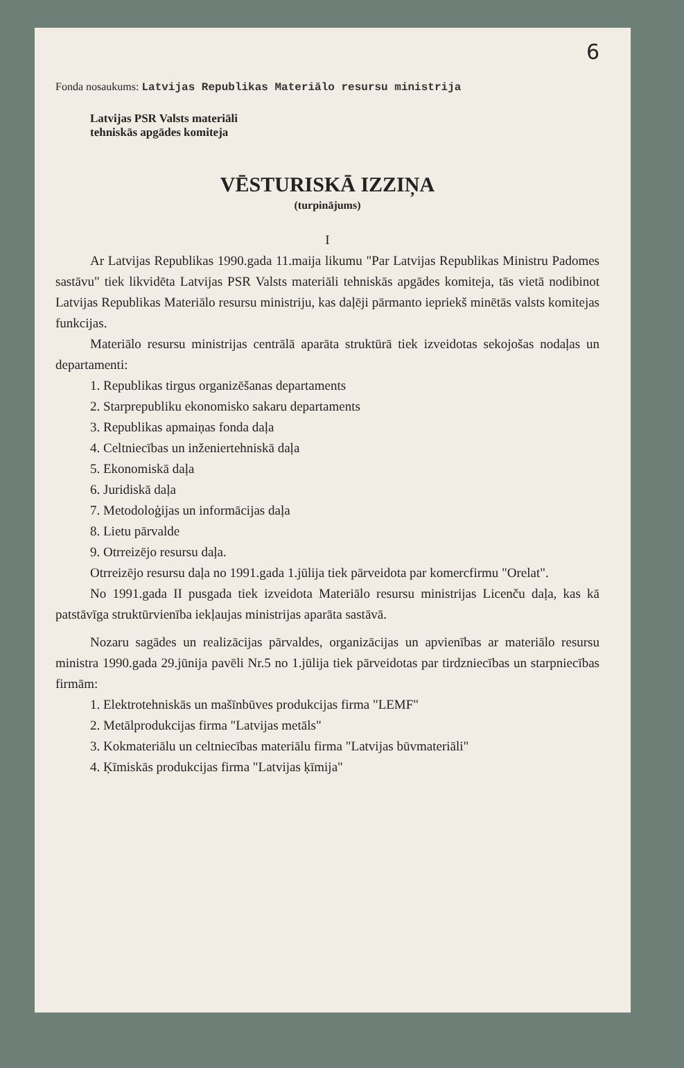6
Fonda nosaukums: Latvijas Republikas Materiālo resursu ministrija
Latvijas PSR Valsts materiāli
tehniskās apgādes komiteja
VĒSTURISKĀ IZZIŅA
(turpinājums)
I
Ar Latvijas Republikas 1990.gada 11.maija likumu "Par Latvijas Republikas Ministru Padomes sastāvu" tiek likvidēta Latvijas PSR Valsts materiāli tehniskās apgādes komiteja, tās vietā nodibinot Latvijas Republikas Materiālo resursu ministriju, kas daļēji pārmanto iepriekš minētās valsts komitejas funkcijas.
Materiālo resursu ministrijas centrālā aparāta struktūrā tiek izveidotas sekojošas nodaļas un departamenti:
1. Republikas tirgus organizēšanas departaments
2. Starprepubliku ekonomisko sakaru departaments
3. Republikas apmaiņas fonda daļa
4. Celtniecības un inženiertehniskā daļa
5. Ekonomiskā daļa
6. Juridiskā daļa
7. Metodoloģijas un informācijas daļa
8. Lietu pārvalde
9. Otrreizējo resursu daļa.
Otrreizējo resursu daļa no 1991.gada 1.jūlija tiek pārveidota par komercfirmu "Orelat".
No 1991.gada II pusgada tiek izveidota Materiālo resursu ministrijas Licenču daļa, kas kā patstāvīga struktūrvienība iekļaujas ministrijas aparāta sastāvā.
Nozaru sagādes un realizācijas pārvaldes, organizācijas un apvienības ar materiālo resursu ministra 1990.gada 29.jūnija pavēli Nr.5 no 1.jūlija tiek pārveidotas par tirdzniecības un starpniecības firmām:
1. Elektrotehniskās un mašīnbūves produkcijas firma "LEMF"
2. Metālprodukcijas firma "Latvijas metāls"
3. Kokmateriālu un celtniecības materiālu firma "Latvijas būvmateriāli"
4. Ķīmiskās produkcijas firma "Latvijas ķīmija"